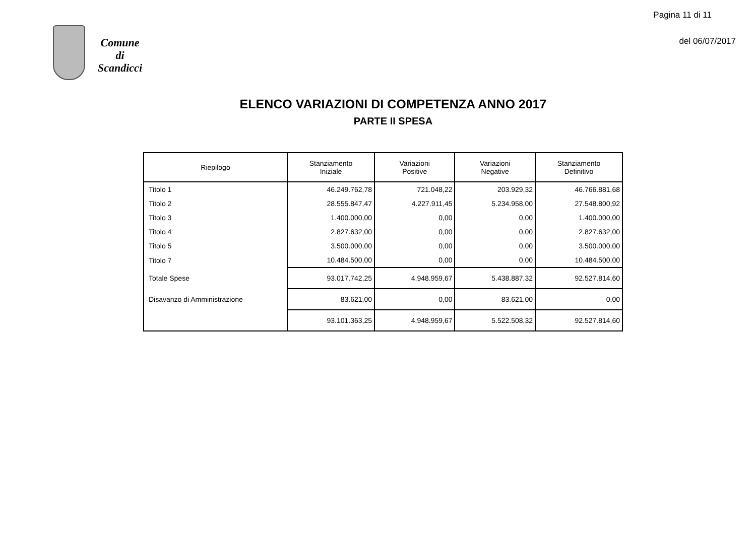Comune
di
Scandicci
Pagina 11 di 11
del 06/07/2017
ELENCO VARIAZIONI DI COMPETENZA ANNO 2017
PARTE II SPESA
| Riepilogo | Stanziamento Iniziale | Variazioni Positive | Variazioni Negative | Stanziamento Definitivo |
| --- | --- | --- | --- | --- |
| Titolo 1 | 46.249.762,78 | 721.048,22 | 203.929,32 | 46.766.881,68 |
| Titolo 2 | 28.555.847,47 | 4.227.911,45 | 5.234.958,00 | 27.548.800,92 |
| Titolo 3 | 1.400.000,00 | 0,00 | 0,00 | 1.400.000,00 |
| Titolo 4 | 2.827.632,00 | 0,00 | 0,00 | 2.827.632,00 |
| Titolo 5 | 3.500.000,00 | 0,00 | 0,00 | 3.500.000,00 |
| Titolo 7 | 10.484.500,00 | 0,00 | 0,00 | 10.484.500,00 |
| Totale Spese | 93.017.742,25 | 4.948.959,67 | 5.438.887,32 | 92.527.814,60 |
| Disavanzo di Amministrazione | 83.621,00 | 0,00 | 83.621,00 | 0,00 |
| | 93.101.363,25 | 4.948.959,67 | 5.522.508,32 | 92.527.814,60 |